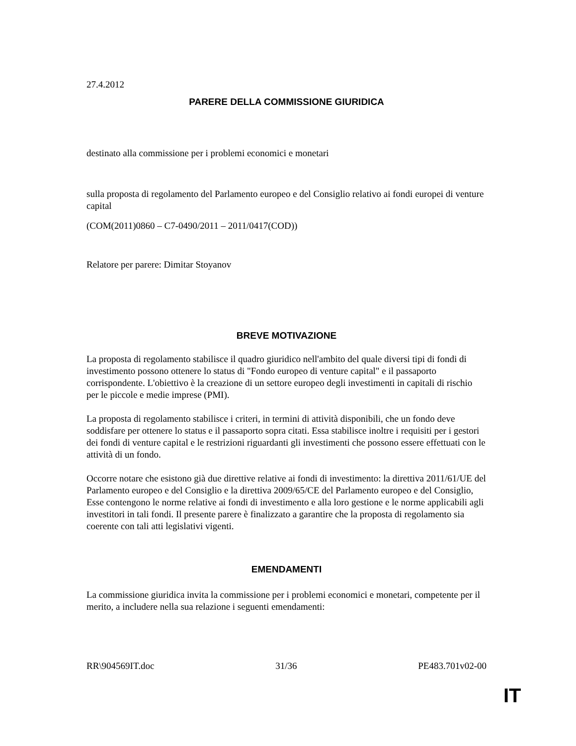27.4.2012
PARERE DELLA COMMISSIONE GIURIDICA
destinato alla commissione per i problemi economici e monetari
sulla proposta di regolamento del Parlamento europeo e del Consiglio relativo ai fondi europei di venture capital
(COM(2011)0860 – C7-0490/2011 – 2011/0417(COD))
Relatore per parere: Dimitar Stoyanov
BREVE MOTIVAZIONE
La proposta di regolamento stabilisce il quadro giuridico nell'ambito del quale diversi tipi di fondi di investimento possono ottenere lo status di "Fondo europeo di venture capital" e il passaporto corrispondente. L'obiettivo è la creazione di un settore europeo degli investimenti in capitali di rischio per le piccole e medie imprese (PMI).
La proposta di regolamento stabilisce i criteri, in termini di attività disponibili, che un fondo deve soddisfare per ottenere lo status e il passaporto sopra citati. Essa stabilisce inoltre i requisiti per i gestori dei fondi di venture capital e le restrizioni riguardanti gli investimenti che possono essere effettuati con le attività di un fondo.
Occorre notare che esistono già due direttive relative ai fondi di investimento: la direttiva 2011/61/UE del Parlamento europeo e del Consiglio e la direttiva 2009/65/CE del Parlamento europeo e del Consiglio, Esse contengono le norme relative ai fondi di investimento e alla loro gestione e le norme applicabili agli investitori in tali fondi. Il presente parere è finalizzato a garantire che la proposta di regolamento sia coerente con tali atti legislativi vigenti.
EMENDAMENTI
La commissione giuridica invita la commissione per i problemi economici e monetari, competente per il merito, a includere nella sua relazione i seguenti emendamenti:
RR\904569IT.doc 31/36 PE483.701v02-00
IT